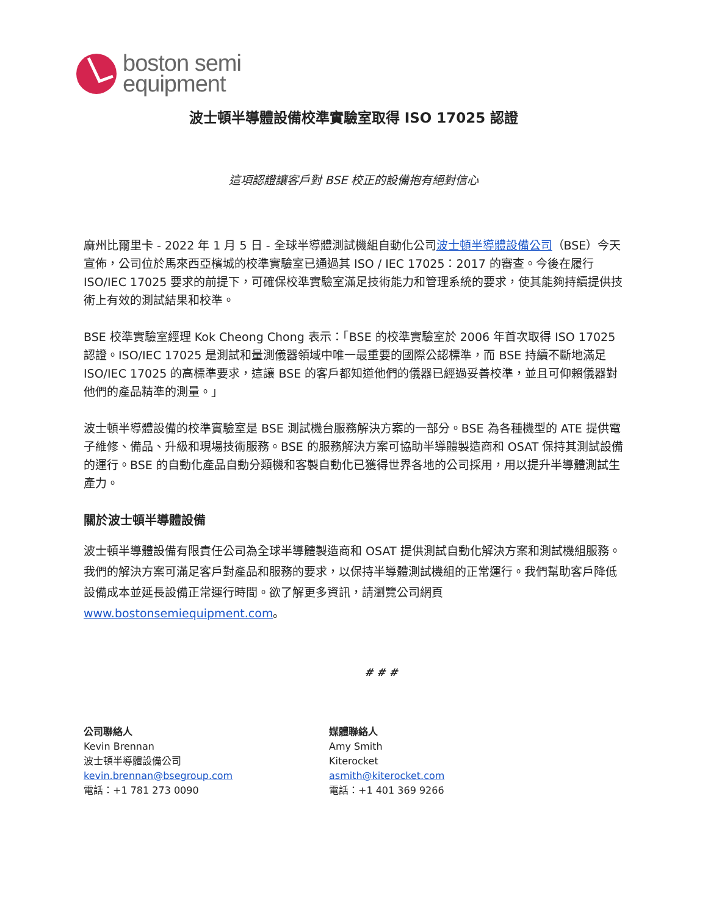boston semi
equipment
波士頓半導體設備校準實驗室取得 ISO 17025 認證
這項認證讓客戶對 BSE 校正的設備抱有絕對信心
麻州比爾里卡 - 2022 年 1 月 5 日 - 全球半導體測試機組自動化公司波士頓半導體設備公司（BSE）今天宣佈，公司位於馬來西亞檳城的校準實驗室已通過其 ISO / IEC 17025：2017 的審查。今後在履行 ISO/IEC 17025 要求的前提下，可確保校準實驗室滿足技術能力和管理系統的要求，使其能夠持續提供技術上有效的測試結果和校準。
BSE 校準實驗室經理 Kok Cheong Chong 表示：「BSE 的校準實驗室於 2006 年首次取得 ISO 17025 認證。ISO/IEC 17025 是測試和量測儀器領域中唯一最重要的國際公認標準，而 BSE 持續不斷地滿足 ISO/IEC 17025 的高標準要求，這讓 BSE 的客戶都知道他們的儀器已經過妥善校準，並且可仰賴儀器對他們的產品精準的測量。」
波士頓半導體設備的校準實驗室是 BSE 測試機台服務解決方案的一部分。BSE 為各種機型的 ATE 提供電子維修、備品、升級和現場技術服務。BSE 的服務解決方案可協助半導體製造商和 OSAT 保持其測試設備的運行。BSE 的自動化產品自動分類機和客製自動化已獲得世界各地的公司採用，用以提升半導體測試生產力。
關於波士頓半導體設備
波士頓半導體設備有限責任公司為全球半導體製造商和 OSAT 提供測試自動化解決方案和測試機組服務。我們的解決方案可滿足客戶對產品和服務的要求，以保持半導體測試機組的正常運行。我們幫助客戶降低設備成本並延長設備正常運行時間。欲了解更多資訊，請瀏覽公司網頁 www.bostonsemiequipment.com。
# # #
公司聯絡人
Kevin Brennan
波士頓半導體設備公司
kevin.brennan@bsegroup.com
電話：+1 781 273 0090
媒體聯絡人
Amy Smith
Kiterocket
asmith@kiterocket.com
電話：+1 401 369 9266